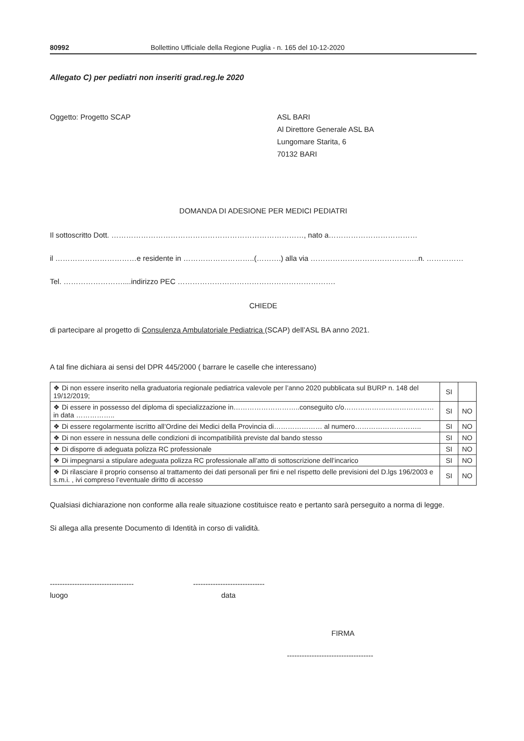80992 Bollettino Ufficiale della Regione Puglia - n. 165 del 10-12-2020
Allegato C) per pediatri non inseriti grad.reg.le 2020
Oggetto: Progetto SCAP ASL BARI
Al Direttore Generale ASL BA
Lungomare Starita, 6
70132 BARI
DOMANDA DI ADESIONE PER MEDICI PEDIATRI
Il sottoscritto Dott. ……………………………………………………………………, nato a………………………………
il ……………………………e residente in ………………………..(……….) alla via ……………………………………..n. ……………
Tel. ……………………....indirizzo PEC ……………………………………………………….
CHIEDE
di partecipare al progetto di Consulenza Ambulatoriale Pediatrica (SCAP) dell’ASL BA anno 2021.
A tal fine dichiara ai sensi del DPR 445/2000 ( barrare le caselle che interessano)
| ❖ Di non essere inserito nella graduatoria regionale pediatrica valevole per l’anno 2020 pubblicata sul BURP n. 148 del 19/12/2019; | SI | |
| ❖ Di essere in possesso del diploma di specializzazione in………………………..conseguito c/o………………………………… in data …………….. | SI | NO |
| ❖ Di essere regolarmente iscritto all’Ordine dei Medici della Provincia di………………… al numero……………………….. | SI | NO |
| ❖ Di non essere in nessuna delle condizioni di incompatibilità previste dal bando stesso | SI | NO |
| ❖ Di disporre di adeguata polizza RC professionale | SI | NO |
| ❖ Di impegnarsi a stipulare adeguata polizza RC professionale all’atto di sottoscrizione dell’incarico | SI | NO |
| ❖ Di rilasciare il proprio consenso al trattamento dei dati personali per fini e nel rispetto delle previsioni del D.lgs 196/2003 e s.m.i. , ivi compreso l’eventuale diritto di accesso | SI | NO |
Qualsiasi dichiarazione non conforme alla reale situazione costituisce reato e pertanto sarà perseguito a norma di legge.
Si allega alla presente Documento di Identità in corso di validità.
----------------------------------
-----------------------------
luogo data
FIRMA
-----------------------------------